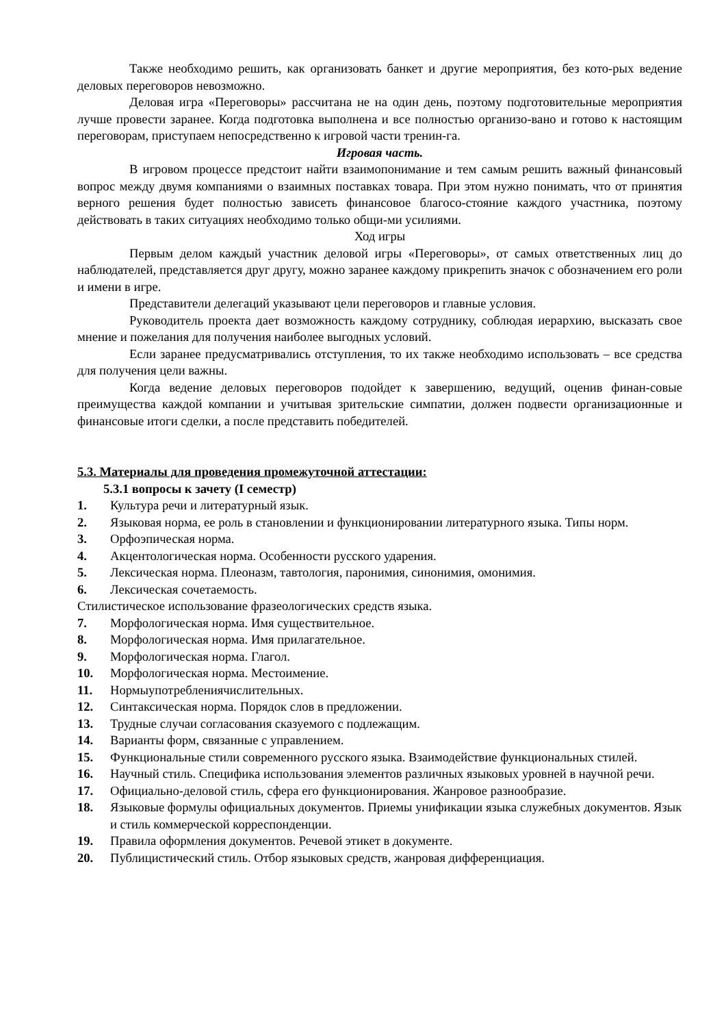Также необходимо решить, как организовать банкет и другие мероприятия, без кото-рых ведение деловых переговоров невозможно.
Деловая игра «Переговоры» рассчитана не на один день, поэтому подготовительные мероприятия лучше провести заранее. Когда подготовка выполнена и все полностью организо-вано и готово к настоящим переговорам, приступаем непосредственно к игровой части тренин-га.
Игровая часть.
В игровом процессе предстоит найти взаимопонимание и тем самым решить важный финансовый вопрос между двумя компаниями о взаимных поставках товара. При этом нужно понимать, что от принятия верного решения будет полностью зависеть финансовое благосо-стояние каждого участника, поэтому действовать в таких ситуациях необходимо только общи-ми усилиями.
Ход игры
Первым делом каждый участник деловой игры «Переговоры», от самых ответственных лиц до наблюдателей, представляется друг другу, можно заранее каждому прикрепить значок с обозначением его роли и имени в игре.
Представители делегаций указывают цели переговоров и главные условия.
Руководитель проекта дает возможность каждому сотруднику, соблюдая иерархию, высказать свое мнение и пожелания для получения наиболее выгодных условий.
Если заранее предусматривались отступления, то их также необходимо использовать – все средства для получения цели важны.
Когда ведение деловых переговоров подойдет к завершению, ведущий, оценив финан-совые преимущества каждой компании и учитывая зрительские симпатии, должен подвести организационные и финансовые итоги сделки, а после представить победителей.
5.3. Материалы для проведения промежуточной аттестации:
5.3.1 вопросы к зачету (I семестр)
1. Культура речи и литературный язык.
2. Языковая норма, ее роль в становлении и функционировании литературного языка. Типы норм.
3. Орфоэпическая норма.
4. Акцентологическая норма. Особенности русского ударения.
5. Лексическая норма. Плеоназм, тавтология, паронимия, синонимия, омонимия.
6. Лексическая сочетаемость.
Стилистическое использование фразеологических средств языка.
7. Морфологическая норма. Имя существительное.
8. Морфологическая норма. Имя прилагательное.
9. Морфологическая норма. Глагол.
10. Морфологическая норма. Местоимение.
11. Нормыупотреблениячислительных.
12. Синтаксическая норма. Порядок слов в предложении.
13. Трудные случаи согласования сказуемого с подлежащим.
14. Варианты форм, связанные с управлением.
15. Функциональные стили современного русского языка. Взаимодействие функциональных стилей.
16. Научный стиль. Специфика использования элементов различных языковых уровней в научной речи.
17. Официально-деловой стиль, сфера его функционирования. Жанровое разнообразие.
18. Языковые формулы официальных документов. Приемы унификации языка служебных документов. Язык и стиль коммерческой корреспонденции.
19. Правила оформления документов. Речевой этикет в документе.
20. Публицистический стиль. Отбор языковых средств, жанровая дифференциация.